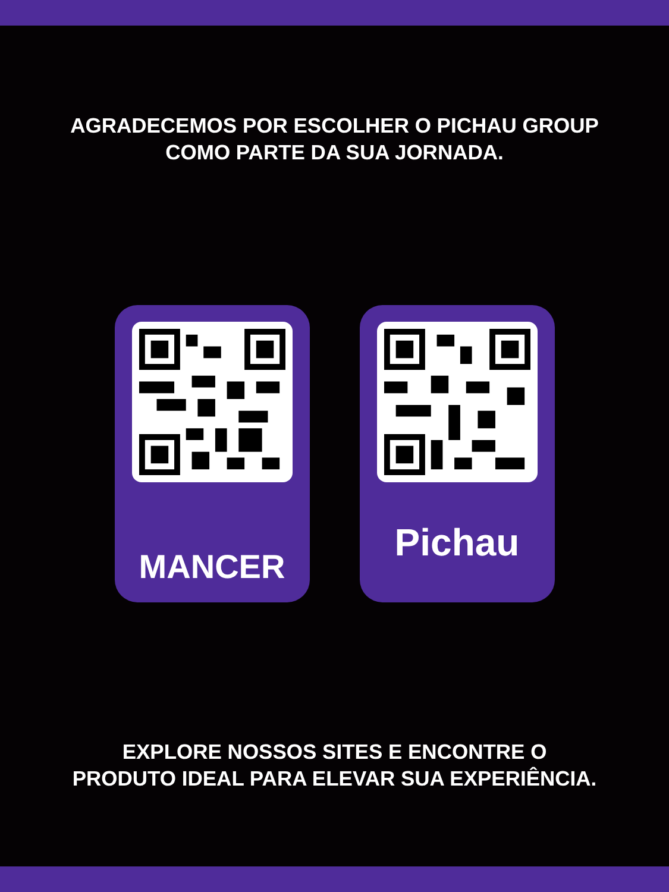AGRADECEMOS POR ESCOLHER O PICHAU GROUP
COMO PARTE DA SUA JORNADA.
MANCER Pichau
EXPLORE NOSSOS SITES E ENCONTRE O
PRODUTO IDEAL PARA ELEVAR SUA EXPERIÊNCIA.